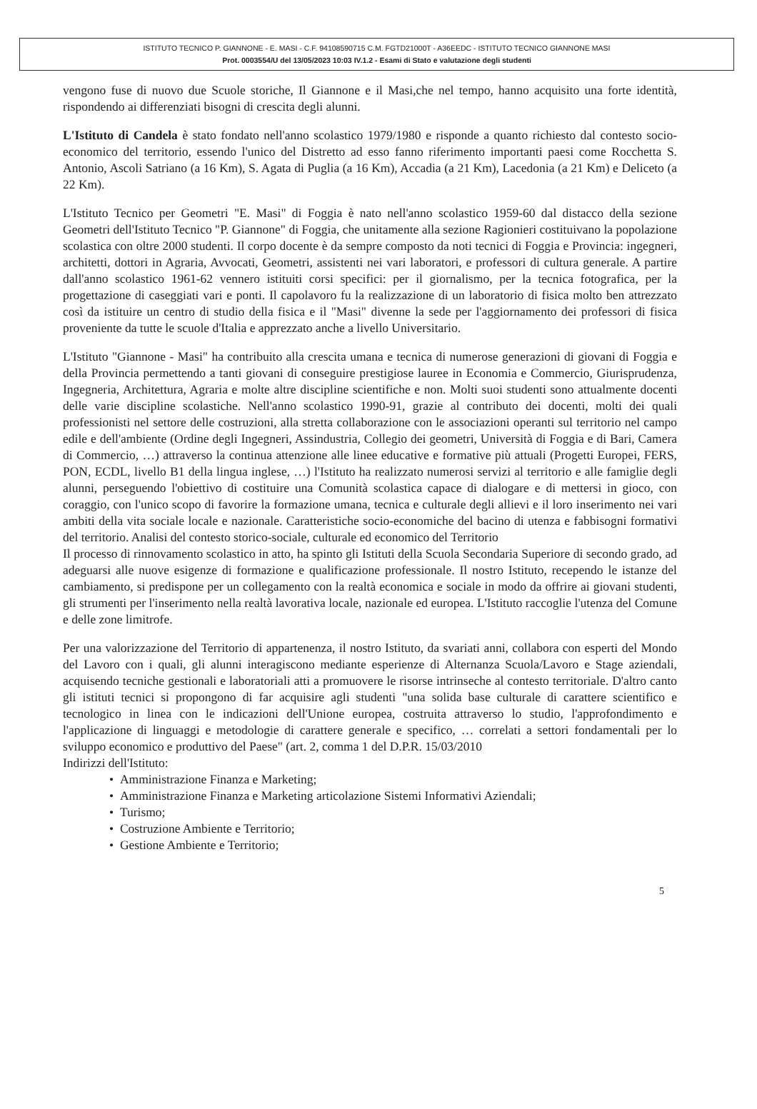ISTITUTO TECNICO P. GIANNONE - E. MASI - C.F. 94108590715 C.M. FGTD21000T - A36EEDC - ISTITUTO TECNICO GIANNONE MASI
Prot. 0003554/U del 13/05/2023 10:03 IV.1.2 - Esami di Stato e valutazione degli studenti
vengono fuse di nuovo due Scuole storiche, Il Giannone e il Masi,che nel tempo, hanno acquisito una forte identità, rispondendo ai differenziati bisogni di crescita degli alunni.
L'Istituto di Candela è stato fondato nell'anno scolastico 1979/1980 e risponde a quanto richiesto dal contesto socio-economico del territorio, essendo l'unico del Distretto ad esso fanno riferimento importanti paesi come Rocchetta S. Antonio, Ascoli Satriano (a 16 Km), S. Agata di Puglia (a 16 Km), Accadia (a 21 Km), Lacedonia (a 21 Km) e Deliceto (a 22 Km).
L'Istituto Tecnico per Geometri "E. Masi" di Foggia è nato nell'anno scolastico 1959-60 dal distacco della sezione Geometri dell'Istituto Tecnico "P. Giannone" di Foggia, che unitamente alla sezione Ragionieri costituivano la popolazione scolastica con oltre 2000 studenti. Il corpo docente è da sempre composto da noti tecnici di Foggia e Provincia: ingegneri, architetti, dottori in Agraria, Avvocati, Geometri, assistenti nei vari laboratori, e professori di cultura generale. A partire dall'anno scolastico 1961-62 vennero istituiti corsi specifici: per il giornalismo, per la tecnica fotografica, per la progettazione di caseggiati vari e ponti. Il capolavoro fu la realizzazione di un laboratorio di fisica molto ben attrezzato così da istituire un centro di studio della fisica e il "Masi" divenne la sede per l'aggiornamento dei professori di fisica proveniente da tutte le scuole d'Italia e apprezzato anche a livello Universitario.
L'Istituto "Giannone - Masi" ha contribuito alla crescita umana e tecnica di numerose generazioni di giovani di Foggia e della Provincia permettendo a tanti giovani di conseguire prestigiose lauree in Economia e Commercio, Giurisprudenza, Ingegneria, Architettura, Agraria e molte altre discipline scientifiche e non. Molti suoi studenti sono attualmente docenti delle varie discipline scolastiche. Nell'anno scolastico 1990-91, grazie al contributo dei docenti, molti dei quali professionisti nel settore delle costruzioni, alla stretta collaborazione con le associazioni operanti sul territorio nel campo edile e dell'ambiente (Ordine degli Ingegneri, Assindustria, Collegio dei geometri, Università di Foggia e di Bari, Camera di Commercio, …) attraverso la continua attenzione alle linee educative e formative più attuali (Progetti Europei, FERS, PON, ECDL, livello B1 della lingua inglese, …) l'Istituto ha realizzato numerosi servizi al territorio e alle famiglie degli alunni, perseguendo l'obiettivo di costituire una Comunità scolastica capace di dialogare e di mettersi in gioco, con coraggio, con l'unico scopo di favorire la formazione umana, tecnica e culturale degli allievi e il loro inserimento nei vari ambiti della vita sociale locale e nazionale. Caratteristiche socio-economiche del bacino di utenza e fabbisogni formativi del territorio. Analisi del contesto storico-sociale, culturale ed economico del Territorio
Il processo di rinnovamento scolastico in atto, ha spinto gli Istituti della Scuola Secondaria Superiore di secondo grado, ad adeguarsi alle nuove esigenze di formazione e qualificazione professionale. Il nostro Istituto, recependo le istanze del cambiamento, si predispone per un collegamento con la realtà economica e sociale in modo da offrire ai giovani studenti, gli strumenti per l'inserimento nella realtà lavorativa locale, nazionale ed europea. L'Istituto raccoglie l'utenza del Comune e delle zone limitrofe.
Per una valorizzazione del Territorio di appartenenza, il nostro Istituto, da svariati anni, collabora con esperti del Mondo del Lavoro con i quali, gli alunni interagiscono mediante esperienze di Alternanza Scuola/Lavoro e Stage aziendali, acquisendo tecniche gestionali e laboratoriali atti a promuovere le risorse intrinseche al contesto territoriale. D'altro canto gli istituti tecnici si propongono di far acquisire agli studenti "una solida base culturale di carattere scientifico e tecnologico in linea con le indicazioni dell'Unione europea, costruita attraverso lo studio, l'approfondimento e l'applicazione di linguaggi e metodologie di carattere generale e specifico, … correlati a settori fondamentali per lo sviluppo economico e produttivo del Paese" (art. 2, comma 1 del D.P.R. 15/03/2010
Indirizzi dell'Istituto:
• Amministrazione Finanza e Marketing;
• Amministrazione Finanza e Marketing articolazione Sistemi Informativi Aziendali;
• Turismo;
• Costruzione Ambiente e Territorio;
• Gestione Ambiente e Territorio;
5